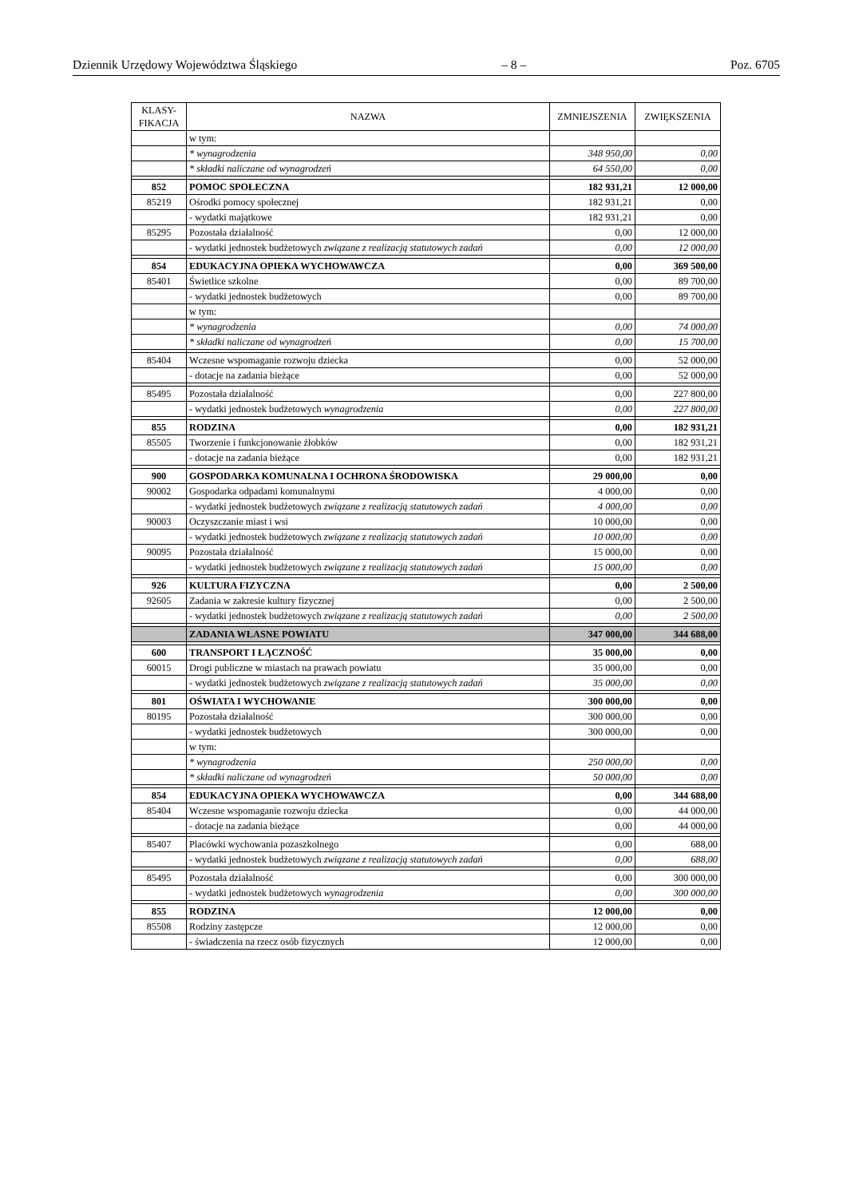Dziennik Urzędowy Województwa Śląskiego – 8 – Poz. 6705
| KLASY- FIKACJA | NAZWA | ZMNIEJSZENIA | ZWIĘKSZENIA |
| --- | --- | --- | --- |
| | w tym: | | |
| | * wynagrodzenia | 348 950,00 | 0,00 |
| | * składki naliczane od wynagrodzeń | 64 550,00 | 0,00 |
| 852 | POMOC SPOŁECZNA | 182 931,21 | 12 000,00 |
| 85219 | Ośrodki pomocy społecznej | 182 931,21 | 0,00 |
| | - wydatki majątkowe | 182 931,21 | 0,00 |
| 85295 | Pozostała działalność | 0,00 | 12 000,00 |
| | - wydatki jednostek budżetowych związane z realizacją statutowych zadań | 0,00 | 12 000,00 |
| 854 | EDUKACYJNA OPIEKA WYCHOWAWCZA | 0,00 | 369 500,00 |
| 85401 | Świetlice szkolne | 0,00 | 89 700,00 |
| | - wydatki jednostek budżetowych | 0,00 | 89 700,00 |
| | w tym: | | |
| | * wynagrodzenia | 0,00 | 74 000,00 |
| | * składki naliczane od wynagrodzeń | 0,00 | 15 700,00 |
| 85404 | Wczesne wspomaganie rozwoju dziecka | 0,00 | 52 000,00 |
| | - dotacje na zadania bieżące | 0,00 | 52 000,00 |
| 85495 | Pozostała działalność | 0,00 | 227 800,00 |
| | - wydatki jednostek budżetowych wynagrodzenia | 0,00 | 227 800,00 |
| 855 | RODZINA | 0,00 | 182 931,21 |
| 85505 | Tworzenie i funkcjonowanie żłobków | 0,00 | 182 931,21 |
| | - dotacje na zadania bieżące | 0,00 | 182 931,21 |
| 900 | GOSPODARKA KOMUNALNA I OCHRONA ŚRODOWISKA | 29 000,00 | 0,00 |
| 90002 | Gospodarka odpadami komunalnymi | 4 000,00 | 0,00 |
| | - wydatki jednostek budżetowych związane z realizacją statutowych zadań | 4 000,00 | 0,00 |
| 90003 | Oczyszczanie miast i wsi | 10 000,00 | 0,00 |
| | - wydatki jednostek budżetowych związane z realizacją statutowych zadań | 10 000,00 | 0,00 |
| 90095 | Pozostała działalność | 15 000,00 | 0,00 |
| | - wydatki jednostek budżetowych związane z realizacją statutowych zadań | 15 000,00 | 0,00 |
| 926 | KULTURA FIZYCZNA | 0,00 | 2 500,00 |
| 92605 | Zadania w zakresie kultury fizycznej | 0,00 | 2 500,00 |
| | - wydatki jednostek budżetowych związane z realizacją statutowych zadań | 0,00 | 2 500,00 |
| | ZADANIA WŁASNE POWIATU | 347 000,00 | 344 688,00 |
| 600 | TRANSPORT I ŁĄCZNOŚĆ | 35 000,00 | 0,00 |
| 60015 | Drogi publiczne w miastach na prawach powiatu | 35 000,00 | 0,00 |
| | - wydatki jednostek budżetowych związane z realizacją statutowych zadań | 35 000,00 | 0,00 |
| 801 | OŚWIATA I WYCHOWANIE | 300 000,00 | 0,00 |
| 80195 | Pozostała działalność | 300 000,00 | 0,00 |
| | - wydatki jednostek budżetowych | 300 000,00 | 0,00 |
| | w tym: | | |
| | * wynagrodzenia | 250 000,00 | 0,00 |
| | * składki naliczane od wynagrodzeń | 50 000,00 | 0,00 |
| 854 | EDUKACYJNA OPIEKA WYCHOWAWCZA | 0,00 | 344 688,00 |
| 85404 | Wczesne wspomaganie rozwoju dziecka | 0,00 | 44 000,00 |
| | - dotacje na zadania bieżące | 0,00 | 44 000,00 |
| 85407 | Placówki wychowania pozaszkolnego | 0,00 | 688,00 |
| | - wydatki jednostek budżetowych związane z realizacją statutowych zadań | 0,00 | 688,00 |
| 85495 | Pozostała działalność | 0,00 | 300 000,00 |
| | - wydatki jednostek budżetowych wynagrodzenia | 0,00 | 300 000,00 |
| 855 | RODZINA | 12 000,00 | 0,00 |
| 85508 | Rodziny zastępcze | 12 000,00 | 0,00 |
| | - świadczenia na rzecz osób fizycznych | 12 000,00 | 0,00 |